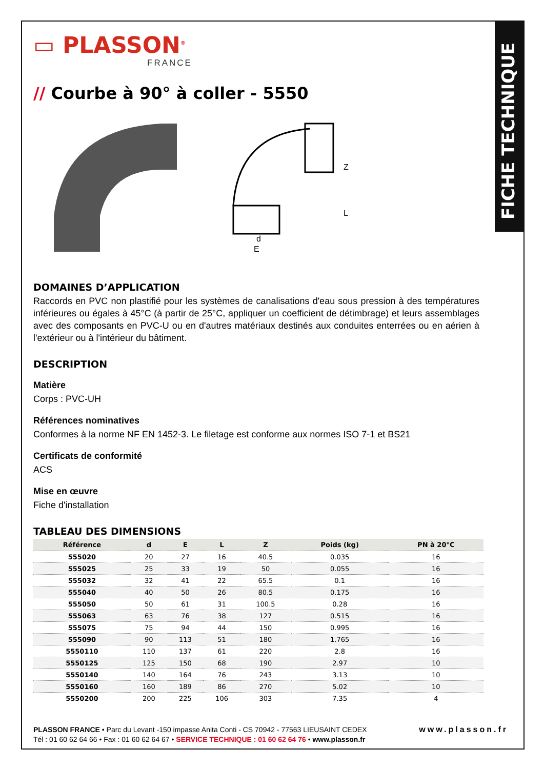FICHE TECHNIQUE
▭ PLASSON<sup>®</sup>
FRANCE
// Courbe à 90° à coller - 5550
Z
L
E
d
DOMAINES D’APPLICATION
Raccords en PVC non plastifié pour les systèmes de canalisations d'eau sous pression à des températures inférieures ou égales à 45°C (à partir de 25°C, appliquer un coefficient de détimbrage) et leurs assemblages avec des composants en PVC-U ou en d'autres matériaux destinés aux conduites enterrées ou en aérien à l'extérieur ou à l'intérieur du bâtiment.
DESCRIPTION
Matière
Corps : PVC-UH
Références nominatives
Conformes à la norme NF EN 1452-3. Le filetage est conforme aux normes ISO 7-1 et BS21
Certificats de conformité
ACS
Mise en œuvre
Fiche d'installation
TABLEAU DES DIMENSIONS
| Référence | d | E | L | Z | Poids (kg) | PN à 20°C |
| --- | --- | --- | --- | --- | --- | --- |
| 555020 | 20 | 27 | 16 | 40.5 | 0.035 | 16 |
| 555025 | 25 | 33 | 19 | 50 | 0.055 | 16 |
| 555032 | 32 | 41 | 22 | 65.5 | 0.1 | 16 |
| 555040 | 40 | 50 | 26 | 80.5 | 0.175 | 16 |
| 555050 | 50 | 61 | 31 | 100.5 | 0.28 | 16 |
| 555063 | 63 | 76 | 38 | 127 | 0.515 | 16 |
| 555075 | 75 | 94 | 44 | 150 | 0.995 | 16 |
| 555090 | 90 | 113 | 51 | 180 | 1.765 | 16 |
| 5550110 | 110 | 137 | 61 | 220 | 2.8 | 16 |
| 5550125 | 125 | 150 | 68 | 190 | 2.97 | 10 |
| 5550140 | 140 | 164 | 76 | 243 | 3.13 | 10 |
| 5550160 | 160 | 189 | 86 | 270 | 5.02 | 10 |
| 5550200 | 200 | 225 | 106 | 303 | 7.35 | 4 |
PLASSON FRANCE • Parc du Levant -150 impasse Anita Conti - CS 70942 - 77563 LIEUSAINT CEDEX
Tél : 01 60 62 64 66 • Fax : 01 60 62 64 67 • SERVICE TECHNIQUE : 01 60 62 64 76 • www.plasson.fr
www.plasson.fr